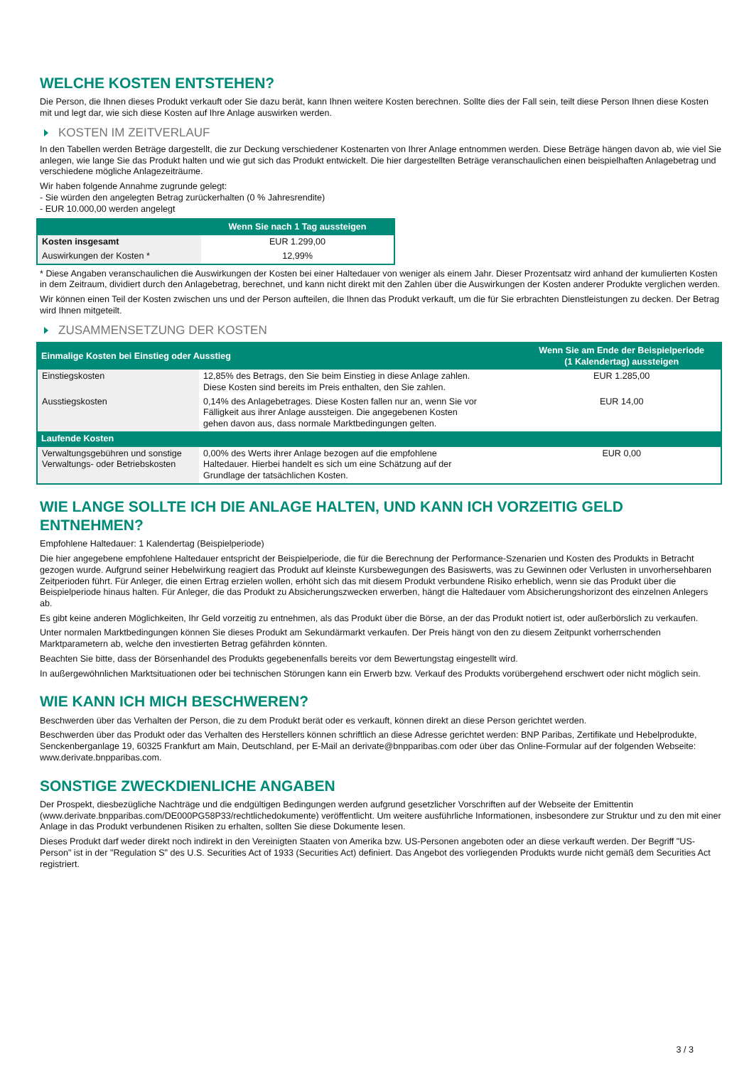WELCHE KOSTEN ENTSTEHEN?
Die Person, die Ihnen dieses Produkt verkauft oder Sie dazu berät, kann Ihnen weitere Kosten berechnen. Sollte dies der Fall sein, teilt diese Person Ihnen diese Kosten mit und legt dar, wie sich diese Kosten auf Ihre Anlage auswirken werden.
KOSTEN IM ZEITVERLAUF
In den Tabellen werden Beträge dargestellt, die zur Deckung verschiedener Kostenarten von Ihrer Anlage entnommen werden. Diese Beträge hängen davon ab, wie viel Sie anlegen, wie lange Sie das Produkt halten und wie gut sich das Produkt entwickelt. Die hier dargestellten Beträge veranschaulichen einen beispielhaften Anlagebetrag und verschiedene mögliche Anlagezeiträume.
Wir haben folgende Annahme zugrunde gelegt:
- Sie würden den angelegten Betrag zurückerhalten (0 % Jahresrendite)
- EUR 10.000,00 werden angelegt
| | Wenn Sie nach 1 Tag aussteigen |
| --- | --- |
| Kosten insgesamt | EUR 1.299,00 |
| Auswirkungen der Kosten * | 12,99% |
* Diese Angaben veranschaulichen die Auswirkungen der Kosten bei einer Haltedauer von weniger als einem Jahr. Dieser Prozentsatz wird anhand der kumulierten Kosten in dem Zeitraum, dividiert durch den Anlagebetrag, berechnet, und kann nicht direkt mit den Zahlen über die Auswirkungen der Kosten anderer Produkte verglichen werden.
Wir können einen Teil der Kosten zwischen uns und der Person aufteilen, die Ihnen das Produkt verkauft, um die für Sie erbrachten Dienstleistungen zu decken. Der Betrag wird Ihnen mitgeteilt.
ZUSAMMENSETZUNG DER KOSTEN
| Einmalige Kosten bei Einstieg oder Ausstieg | | Wenn Sie am Ende der Beispielperiode (1 Kalendertag) aussteigen |
| --- | --- | --- |
| Einstiegskosten | 12,85% des Betrags, den Sie beim Einstieg in diese Anlage zahlen. Diese Kosten sind bereits im Preis enthalten, den Sie zahlen. | EUR 1.285,00 |
| Ausstiegskosten | 0,14% des Anlagebetrages. Diese Kosten fallen nur an, wenn Sie vor Fälligkeit aus ihrer Anlage aussteigen. Die angegebenen Kosten gehen davon aus, dass normale Marktbedingungen gelten. | EUR 14,00 |
| Laufende Kosten | | |
| Verwaltungsgebühren und sonstige Verwaltungs- oder Betriebskosten | 0,00% des Werts ihrer Anlage bezogen auf die empfohlene Haltedauer. Hierbei handelt es sich um eine Schätzung auf der Grundlage der tatsächlichen Kosten. | EUR 0,00 |
WIE LANGE SOLLTE ICH DIE ANLAGE HALTEN, UND KANN ICH VORZEITIG GELD ENTNEHMEN?
Empfohlene Haltedauer: 1 Kalendertag (Beispielperiode)
Die hier angegebene empfohlene Haltedauer entspricht der Beispielperiode, die für die Berechnung der Performance-Szenarien und Kosten des Produkts in Betracht gezogen wurde. Aufgrund seiner Hebelwirkung reagiert das Produkt auf kleinste Kursbewegungen des Basiswerts, was zu Gewinnen oder Verlusten in unvorhersehbaren Zeitperioden führt. Für Anleger, die einen Ertrag erzielen wollen, erhöht sich das mit diesem Produkt verbundene Risiko erheblich, wenn sie das Produkt über die Beispielperiode hinaus halten. Für Anleger, die das Produkt zu Absicherungszwecken erwerben, hängt die Haltedauer vom Absicherungshorizont des einzelnen Anlegers ab.
Es gibt keine anderen Möglichkeiten, Ihr Geld vorzeitig zu entnehmen, als das Produkt über die Börse, an der das Produkt notiert ist, oder außerbörslich zu verkaufen.
Unter normalen Marktbedingungen können Sie dieses Produkt am Sekundärmarkt verkaufen. Der Preis hängt von den zu diesem Zeitpunkt vorherrschenden Marktparametern ab, welche den investierten Betrag gefährden könnten.
Beachten Sie bitte, dass der Börsenhandel des Produkts gegebenenfalls bereits vor dem Bewertungstag eingestellt wird.
In außergewöhnlichen Marktsituationen oder bei technischen Störungen kann ein Erwerb bzw. Verkauf des Produkts vorübergehend erschwert oder nicht möglich sein.
WIE KANN ICH MICH BESCHWEREN?
Beschwerden über das Verhalten der Person, die zu dem Produkt berät oder es verkauft, können direkt an diese Person gerichtet werden.
Beschwerden über das Produkt oder das Verhalten des Herstellers können schriftlich an diese Adresse gerichtet werden: BNP Paribas, Zertifikate und Hebelprodukte, Senckenberganlage 19, 60325 Frankfurt am Main, Deutschland, per E-Mail an derivate@bnpparibas.com oder über das Online-Formular auf der folgenden Webseite: www.derivate.bnpparibas.com.
SONSTIGE ZWECKDIENLICHE ANGABEN
Der Prospekt, diesbezügliche Nachträge und die endgültigen Bedingungen werden aufgrund gesetzlicher Vorschriften auf der Webseite der Emittentin (www.derivate.bnpparibas.com/DE000PG58P33/rechtlichedokumente) veröffentlicht. Um weitere ausführliche Informationen, insbesondere zur Struktur und zu den mit einer Anlage in das Produkt verbundenen Risiken zu erhalten, sollten Sie diese Dokumente lesen.
Dieses Produkt darf weder direkt noch indirekt in den Vereinigten Staaten von Amerika bzw. US-Personen angeboten oder an diese verkauft werden. Der Begriff "US-Person" ist in der "Regulation S" des U.S. Securities Act of 1933 (Securities Act) definiert. Das Angebot des vorliegenden Produkts wurde nicht gemäß dem Securities Act registriert.
3 / 3